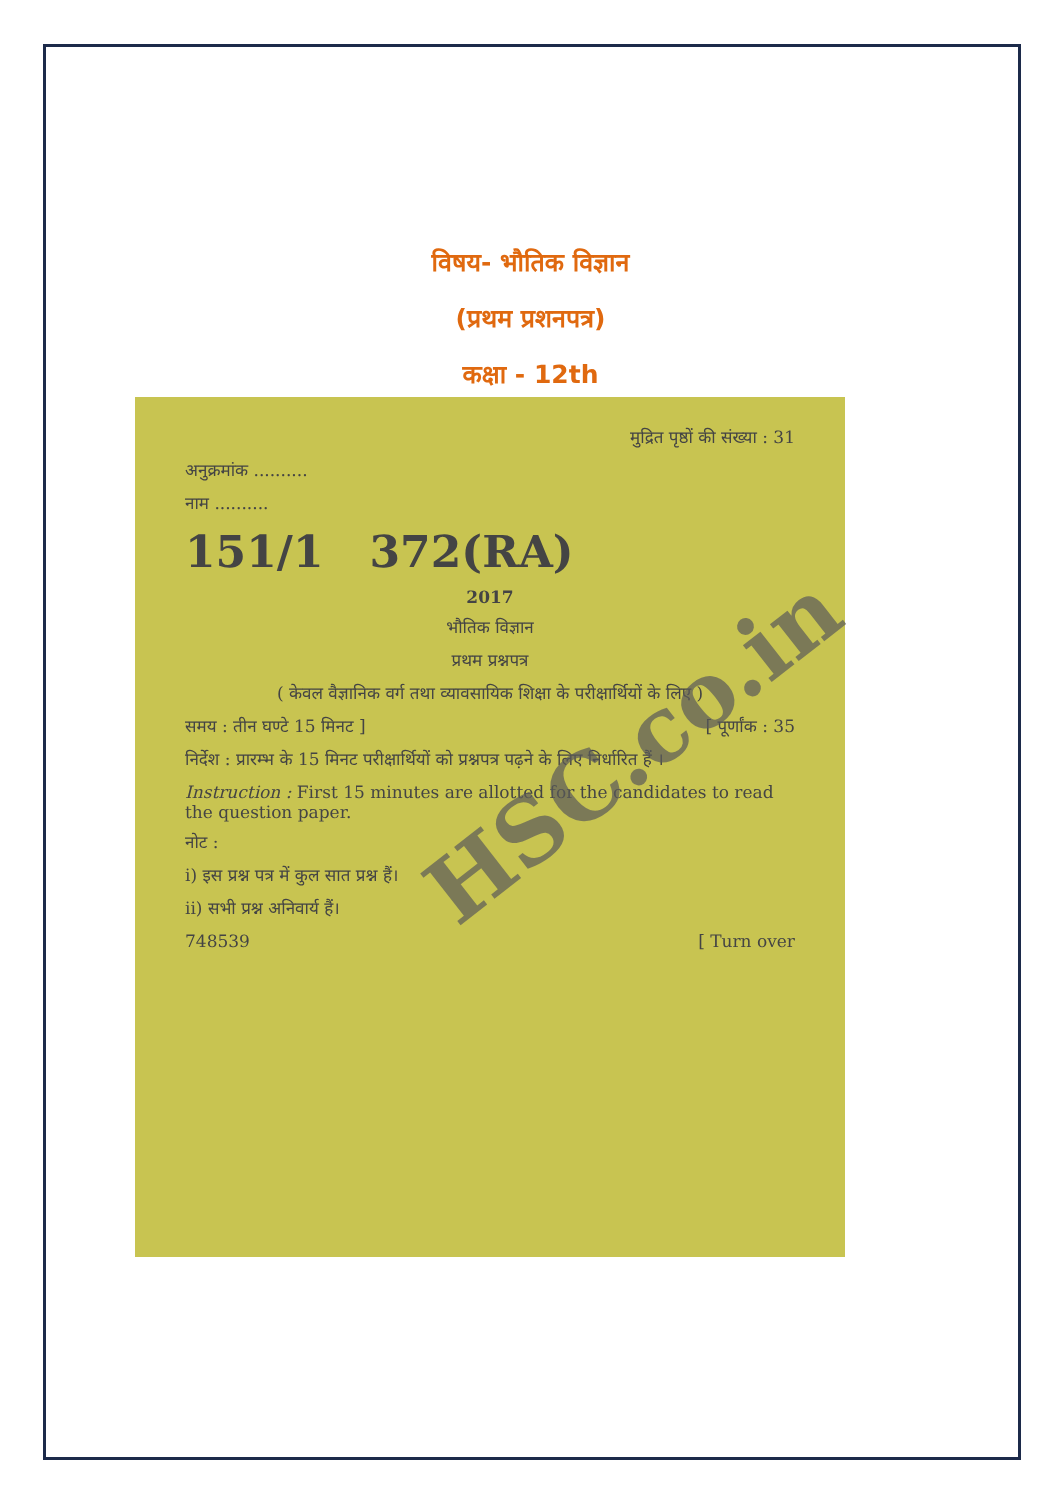विषय- भौतिक विज्ञान
(प्रथम प्रशनपत्र)
कक्षा - 12th
मुद्रित पृष्ठों की संख्या : 31
अनुक्रमांक ..........
नाम ..........
151/1 372(RA)
2017
भौतिक विज्ञान
प्रथम प्रश्नपत्र
( केवल वैज्ञानिक वर्ग तथा व्यावसायिक शिक्षा के परीक्षार्थियों के लिए )
समय : तीन घण्टे 15 मिनट ] [ पूर्णांक : 35
निर्देश : प्रारम्भ के 15 मिनट परीक्षार्थियों को प्रश्नपत्र पढ़ने के लिए निर्धारित हैं ।
Instruction : First 15 minutes are allotted for the candidates to read the question paper.
नोट :
i) इस प्रश्न पत्र में कुल सात प्रश्न हैं।
ii) सभी प्रश्न अनिवार्य हैं।
748539 [ Turn over
HSC.co.in